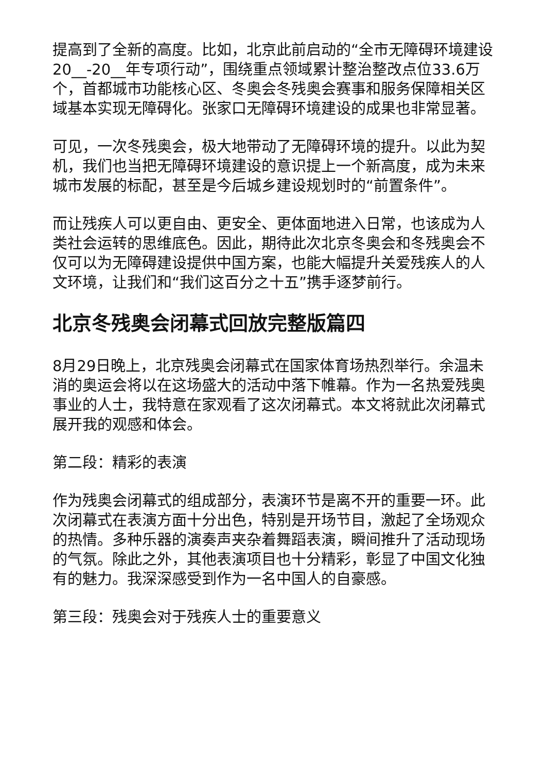提高到了全新的高度。比如，北京此前启动的“全市无障碍环境建设20__-20__年专项行动”，围绕重点领域累计整治整改点位33.6万个，首都城市功能核心区、冬奥会冬残奥会赛事和服务保障相关区域基本实现无障碍化。张家口无障碍环境建设的成果也非常显著。
可见，一次冬残奥会，极大地带动了无障碍环境的提升。以此为契机，我们也当把无障碍环境建设的意识提上一个新高度，成为未来城市发展的标配，甚至是今后城乡建设规划时的“前置条件”。
而让残疾人可以更自由、更安全、更体面地进入日常，也该成为人类社会运转的思维底色。因此，期待此次北京冬奥会和冬残奥会不仅可以为无障碍建设提供中国方案，也能大幅提升关爱残疾人的人文环境，让我们和“我们这百分之十五”携手逐梦前行。
北京冬残奥会闭幕式回放完整版篇四
8月29日晚上，北京残奥会闭幕式在国家体育场热烈举行。余温未消的奥运会将以在这场盛大的活动中落下帷幕。作为一名热爱残奥事业的人士，我特意在家观看了这次闭幕式。本文将就此次闭幕式展开我的观感和体会。
第二段：精彩的表演
作为残奥会闭幕式的组成部分，表演环节是离不开的重要一环。此次闭幕式在表演方面十分出色，特别是开场节目，激起了全场观众的热情。多种乐器的演奏声夹杂着舞蹈表演，瞬间推升了活动现场的气氛。除此之外，其他表演项目也十分精彩，彰显了中国文化独有的魅力。我深深感受到作为一名中国人的自豪感。
第三段：残奥会对于残疾人士的重要意义